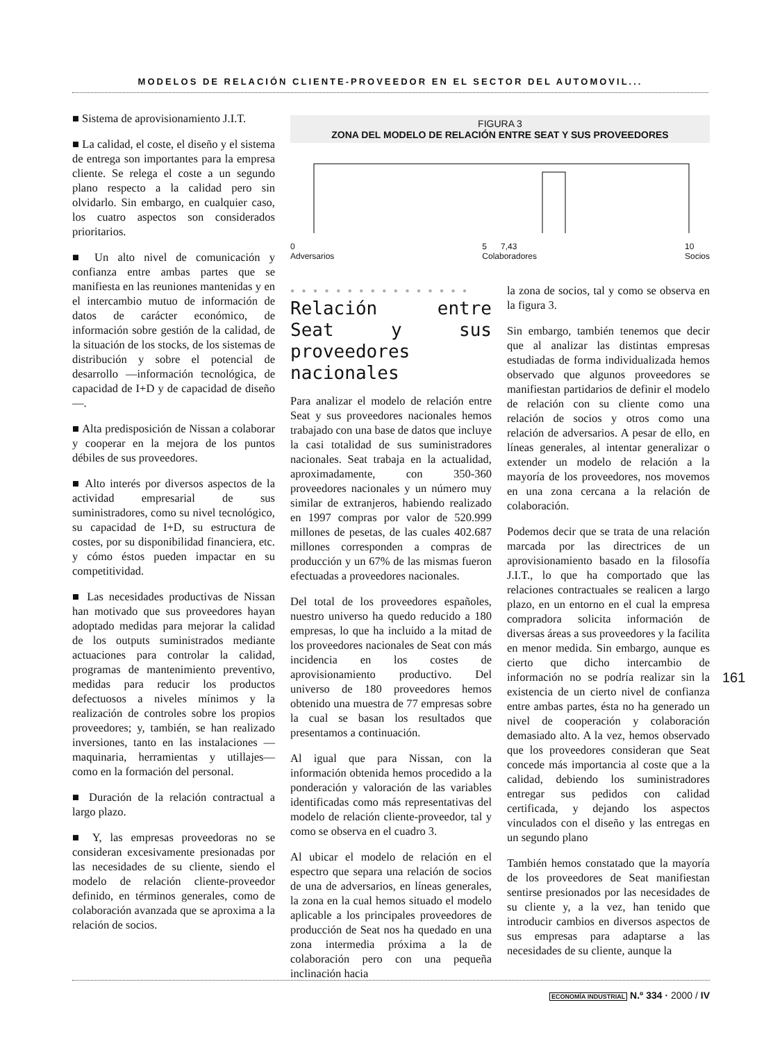MODELOS DE RELACIÓN CLIENTE-PROVEEDOR EN EL SECTOR DEL AUTOMOVIL...
■ Sistema de aprovisionamiento J.I.T.
■ La calidad, el coste, el diseño y el sistema de entrega son importantes para la empresa cliente. Se relega el coste a un segundo plano respecto a la calidad pero sin olvidarlo. Sin embargo, en cualquier caso, los cuatro aspectos son considerados prioritarios.
■ Un alto nivel de comunicación y confianza entre ambas partes que se manifiesta en las reuniones mantenidas y en el intercambio mutuo de información de datos de carácter económico, de información sobre gestión de la calidad, de la situación de los stocks, de los sistemas de distribución y sobre el potencial de desarrollo —información tecnológica, de capacidad de I+D y de capacidad de diseño—.
■ Alta predisposición de Nissan a colaborar y cooperar en la mejora de los puntos débiles de sus proveedores.
■ Alto interés por diversos aspectos de la actividad empresarial de sus suministradores, como su nivel tecnológico, su capacidad de I+D, su estructura de costes, por su disponibilidad financiera, etc. y cómo éstos pueden impactar en su competitividad.
■ Las necesidades productivas de Nissan han motivado que sus proveedores hayan adoptado medidas para mejorar la calidad de los outputs suministrados mediante actuaciones para controlar la calidad, programas de mantenimiento preventivo, medidas para reducir los productos defectuosos a niveles mínimos y la realización de controles sobre los propios proveedores; y, también, se han realizado inversiones, tanto en las instalaciones —maquinaria, herramientas y utillajes— como en la formación del personal.
■ Duración de la relación contractual a largo plazo.
■ Y, las empresas proveedoras no se consideran excesivamente presionadas por las necesidades de su cliente, siendo el modelo de relación cliente-proveedor definido, en términos generales, como de colaboración avanzada que se aproxima a la relación de socios.
FIGURA 3
ZONA DEL MODELO DE RELACIÓN ENTRE SEAT Y SUS PROVEEDORES
0
Adversarios 5 7,43
Colaboradores 10
Socios
● ● ● ● ● ● ● ● ● ● ● ● ● ● ● ●
Relación entre Seat y sus proveedores nacionales
Para analizar el modelo de relación entre Seat y sus proveedores nacionales hemos trabajado con una base de datos que incluye la casi totalidad de sus suministradores nacionales. Seat trabaja en la actualidad, aproximadamente, con 350-360 proveedores nacionales y un número muy similar de extranjeros, habiendo realizado en 1997 compras por valor de 520.999 millones de pesetas, de las cuales 402.687 millones corresponden a compras de producción y un 67% de las mismas fueron efectuadas a proveedores nacionales.
Del total de los proveedores españoles, nuestro universo ha quedo reducido a 180 empresas, lo que ha incluido a la mitad de los proveedores nacionales de Seat con más incidencia en los costes de aprovisionamiento productivo. Del universo de 180 proveedores hemos obtenido una muestra de 77 empresas sobre la cual se basan los resultados que presentamos a continuación.
Al igual que para Nissan, con la información obtenida hemos procedido a la ponderación y valoración de las variables identificadas como más representativas del modelo de relación cliente-proveedor, tal y como se observa en el cuadro 3.
Al ubicar el modelo de relación en el espectro que separa una relación de socios de una de adversarios, en líneas generales, la zona en la cual hemos situado el modelo aplicable a los principales proveedores de producción de Seat nos ha quedado en una zona intermedia próxima a la de colaboración pero con una pequeña inclinación hacia
la zona de socios, tal y como se observa en la figura 3.
Sin embargo, también tenemos que decir que al analizar las distintas empresas estudiadas de forma individualizada hemos observado que algunos proveedores se manifiestan partidarios de definir el modelo de relación con su cliente como una relación de socios y otros como una relación de adversarios. A pesar de ello, en líneas generales, al intentar generalizar o extender un modelo de relación a la mayoría de los proveedores, nos movemos en una zona cercana a la relación de colaboración.
Podemos decir que se trata de una relación marcada por las directrices de un aprovisionamiento basado en la filosofía J.I.T., lo que ha comportado que las relaciones contractuales se realicen a largo plazo, en un entorno en el cual la empresa compradora solicita información de diversas áreas a sus proveedores y la facilita en menor medida. Sin embargo, aunque es cierto que dicho intercambio de información no se podría realizar sin la existencia de un cierto nivel de confianza entre ambas partes, ésta no ha generado un nivel de cooperación y colaboración demasiado alto. A la vez, hemos observado que los proveedores consideran que Seat concede más importancia al coste que a la calidad, debiendo los suministradores entregar sus pedidos con calidad certificada, y dejando los aspectos vinculados con el diseño y las entregas en un segundo plano
También hemos constatado que la mayoría de los proveedores de Seat manifiestan sentirse presionados por las necesidades de su cliente y, a la vez, han tenido que introducir cambios en diversos aspectos de sus empresas para adaptarse a las necesidades de su cliente, aunque la
161
ECONOMÍA INDUSTRIAL N.º 334 · 2000 / IV